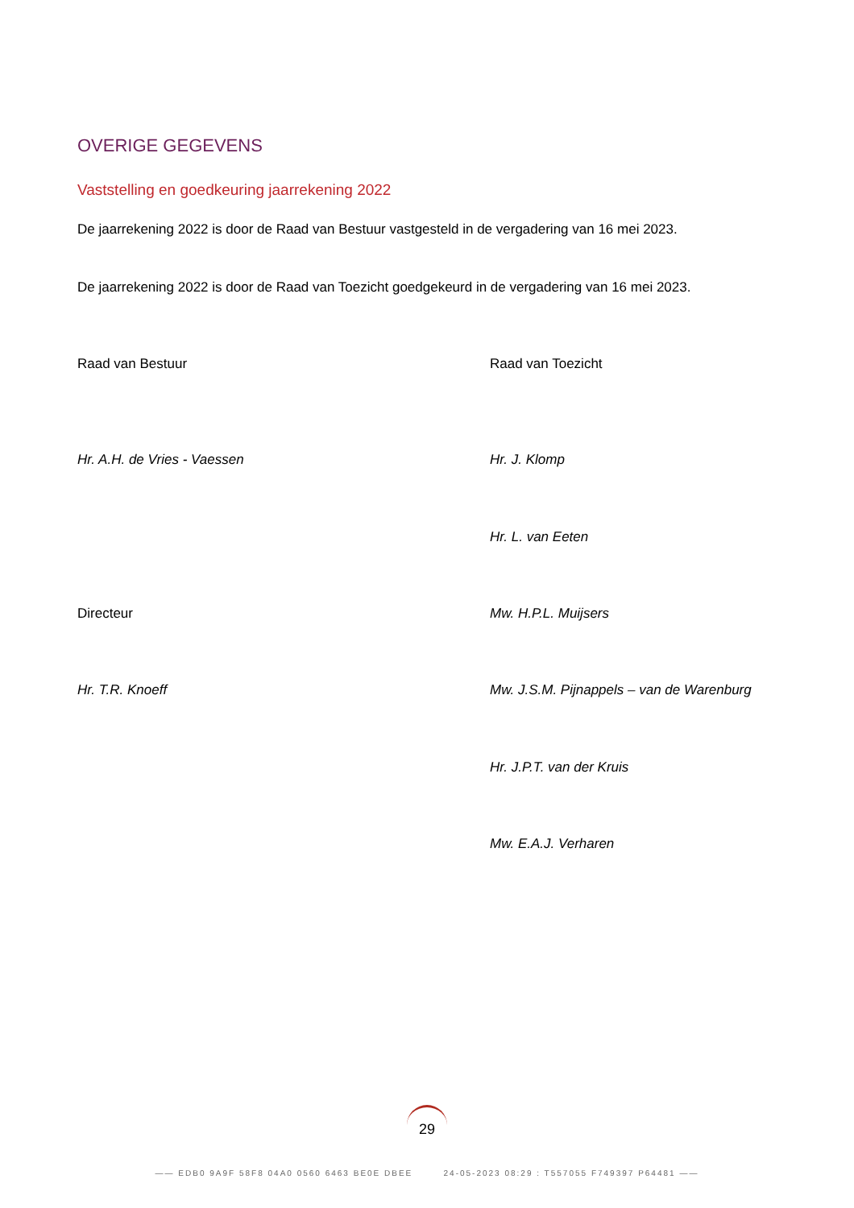OVERIGE GEGEVENS
Vaststelling en goedkeuring jaarrekening 2022
De jaarrekening 2022 is door de Raad van Bestuur vastgesteld in de vergadering van 16 mei 2023.
De jaarrekening 2022 is door de Raad van Toezicht goedgekeurd in de vergadering van 16 mei 2023.
Raad van Bestuur Raad van Toezicht
Hr. A.H. de Vries - Vaessen Hr. J. Klomp
Hr. L. van Eeten
Directeur Mw. H.P.L. Muijsers
Hr. T.R. Knoeff
Mw. J.S.M. Pijnappels – van de Warenburg
Hr. J.P.T. van der Kruis
Mw. E.A.J. Verharen
29
—— EDB0 9A9F 58F8 04A0 0560 6463 BE0E DBEE 24-05-2023 08:29 : T557055 F749397 P64481 ——